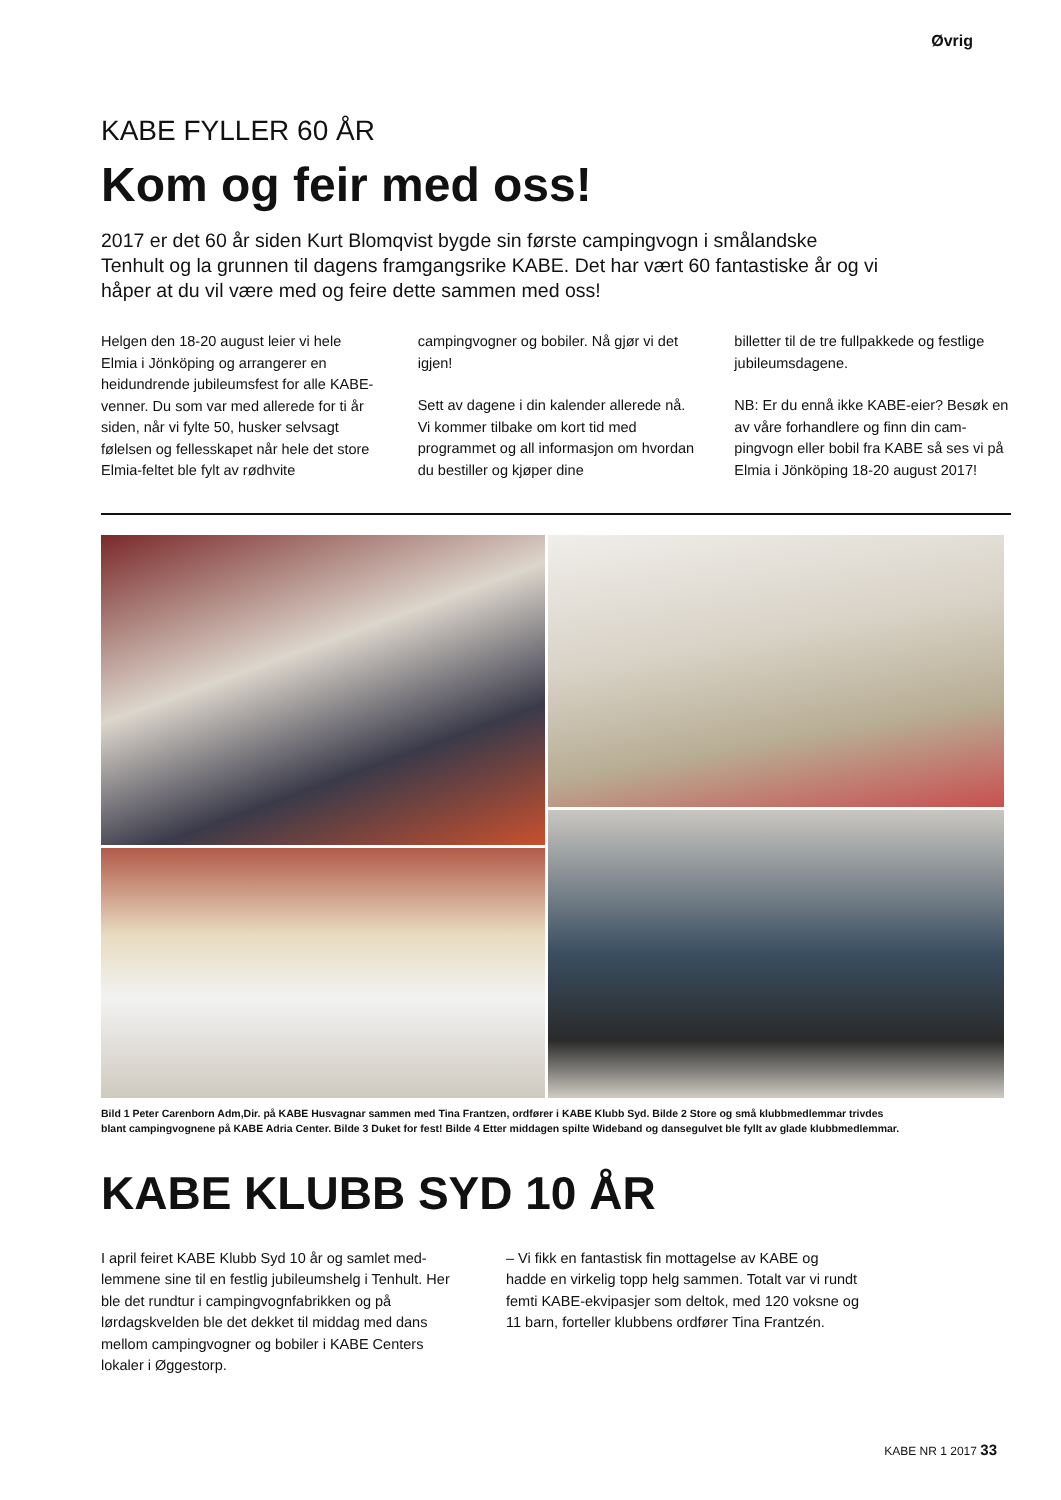Øvrig
KABE FYLLER 60 ÅR
Kom og feir med oss!
2017 er det 60 år siden Kurt Blomqvist bygde sin første campingvogn i småland­ske Tenhult og la grunnen til dagens framgangsrike KABE. Det har vært 60 fantas­tiske år og vi håper at du vil være med og feire dette sammen med oss!
Helgen den 18-20 august leier vi hele Elmia i Jönköping og arrangerer en heidundrende jubileumsfest for alle KABE-venner. Du som var med allerede for ti år siden, når vi fylte 50, husker sel­vsagt følelsen og fellesskapet når hele det store Elmia-feltet ble fylt av rødhvite
campingvogner og bobiler. Nå gjør vi det igjen!
Sett av dagene i din kalender allerede nå. Vi kommer tilbake om kort tid med programmet og all informasjon om hvordan du bestiller og kjøper dine
billetter til de tre fullpakkede og festlige jubileumsdagene.
NB: Er du ennå ikke KABE-eier? Besøk en av våre forhandlere og finn din cam­pingvogn eller bobil fra KABE så ses vi på Elmia i Jönköping 18-20 august 2017!
Bild 1 Peter Carenborn Adm,Dir. på KABE Husvagnar sammen med Tina Frantzen, ordfører i KABE Klubb Syd. Bilde 2 Store og små klubbmed­lemmar trivdes blant campingvognene på KABE Adria Center. Bilde 3 Duket for fest! Bilde 4 Etter middagen spilte Wideband og dansegulvet ble fyllt av glade klubbmedlemmar.
KABE KLUBB SYD 10 ÅR
I april feiret KABE Klubb Syd 10 år og samlet med­lemmene sine til en festlig jubileumshelg i Tenhult. Her ble det rundtur i campingvognfabrikken og på lørdagskvelden ble det dekket til middag med dans mellom campingvogner og bobiler i KABE Centers lokaler i Øggestorp.
– Vi fikk en fantastisk fin mottagelse av KABE og hadde en virkelig topp helg sammen. Totalt var vi rundt femti KABE-ekvipasjer som deltok, med 120 voksne og 11 barn, forteller klubbens ordfører Tina Frantzén.
KABE NR 1 2017 33